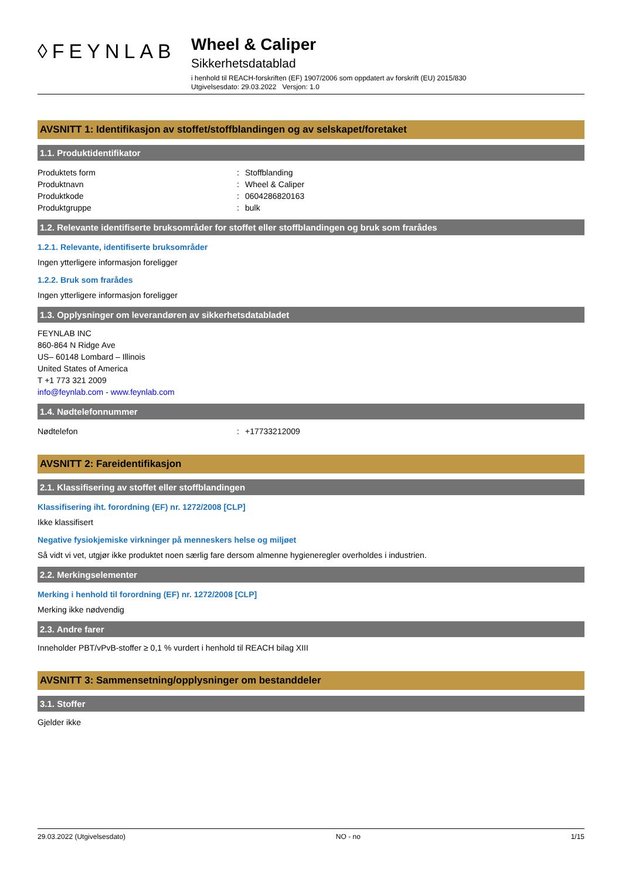◊FEYNLAB
Wheel & Caliper
Sikkerhetsdatablad
i henhold til REACH-forskriften (EF) 1907/2006 som oppdatert av forskrift (EU) 2015/830
Utgivelsesdato: 29.03.2022 Versjon: 1.0
AVSNITT 1: Identifikasjon av stoffet/stoffblandingen og av selskapet/foretaket
1.1. Produktidentifikator
Produktets form: Stoffblanding
Produktnavn: Wheel & Caliper
Produktkode: 0604286820163
Produktgruppe: bulk
1.2. Relevante identifiserte bruksområder for stoffet eller stoffblandingen og bruk som frarådes
1.2.1. Relevante, identifiserte bruksområder
Ingen ytterligere informasjon foreligger
1.2.2. Bruk som frarådes
Ingen ytterligere informasjon foreligger
1.3. Opplysninger om leverandøren av sikkerhetsdatabladet
FEYNLAB INC
860-864 N Ridge Ave
US– 60148 Lombard – Illinois
United States of America
T +1 773 321 2009
info@feynlab.com - www.feynlab.com
1.4. Nødtelefonnummer
Nødtelefon: +17733212009
AVSNITT 2: Fareidentifikasjon
2.1. Klassifisering av stoffet eller stoffblandingen
Klassifisering iht. forordning (EF) nr. 1272/2008 [CLP]
Ikke klassifisert
Negative fysiokjemiske virkninger på menneskers helse og miljøet
Så vidt vi vet, utgjør ikke produktet noen særlig fare dersom almenne hygieneregler overholdes i industrien.
2.2. Merkingselementer
Merking i henhold til forordning (EF) nr. 1272/2008 [CLP]
Merking ikke nødvendig
2.3. Andre farer
Inneholder PBT/vPvB-stoffer ≥ 0,1 % vurdert i henhold til REACH bilag XIII
AVSNITT 3: Sammensetning/opplysninger om bestanddeler
3.1. Stoffer
Gjelder ikke
29.03.2022 (Utgivelsesdato) NO - no 1/15